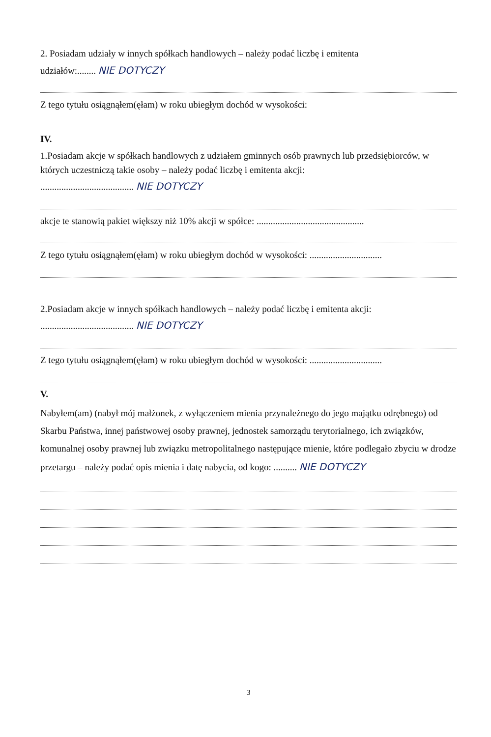2. Posiadam udziały w innych spółkach handlowych – należy podać liczbę i emitenta
udziałów:........ NIE DOTYCZY
Z tego tytułu osiągnąłem(ęłam) w roku ubiegłym dochód w wysokości:
IV.
1.Posiadam akcje w spółkach handlowych z udziałem gminnych osób prawnych lub przedsiębiorców, w których uczestniczą takie osoby – należy podać liczbę i emitenta akcji:
........................................ NIE DOTYCZY
akcje te stanowią pakiet większy niż 10% akcji w spółce: ..............................................
Z tego tytułu osiągnąłem(ęłam) w roku ubiegłym dochód w wysokości: ...............................
2.Posiadam akcje w innych spółkach handlowych – należy podać liczbę i emitenta akcji:
........................................ NIE DOTYCZY
Z tego tytułu osiągnąłem(ęłam) w roku ubiegłym dochód w wysokości: ...............................
V.
Nabyłem(am) (nabył mój małżonek, z wyłączeniem mienia przynależnego do jego majątku odrębnego) od Skarbu Państwa, innej państwowej osoby prawnej, jednostek samorządu terytorialnego, ich związków, komunalnej osoby prawnej lub związku metropolitalnego następujące mienie, które podlegało zbyciu w drodze przetargu – należy podać opis mienia i datę nabycia, od kogo: .......... NIE DOTYCZY
3